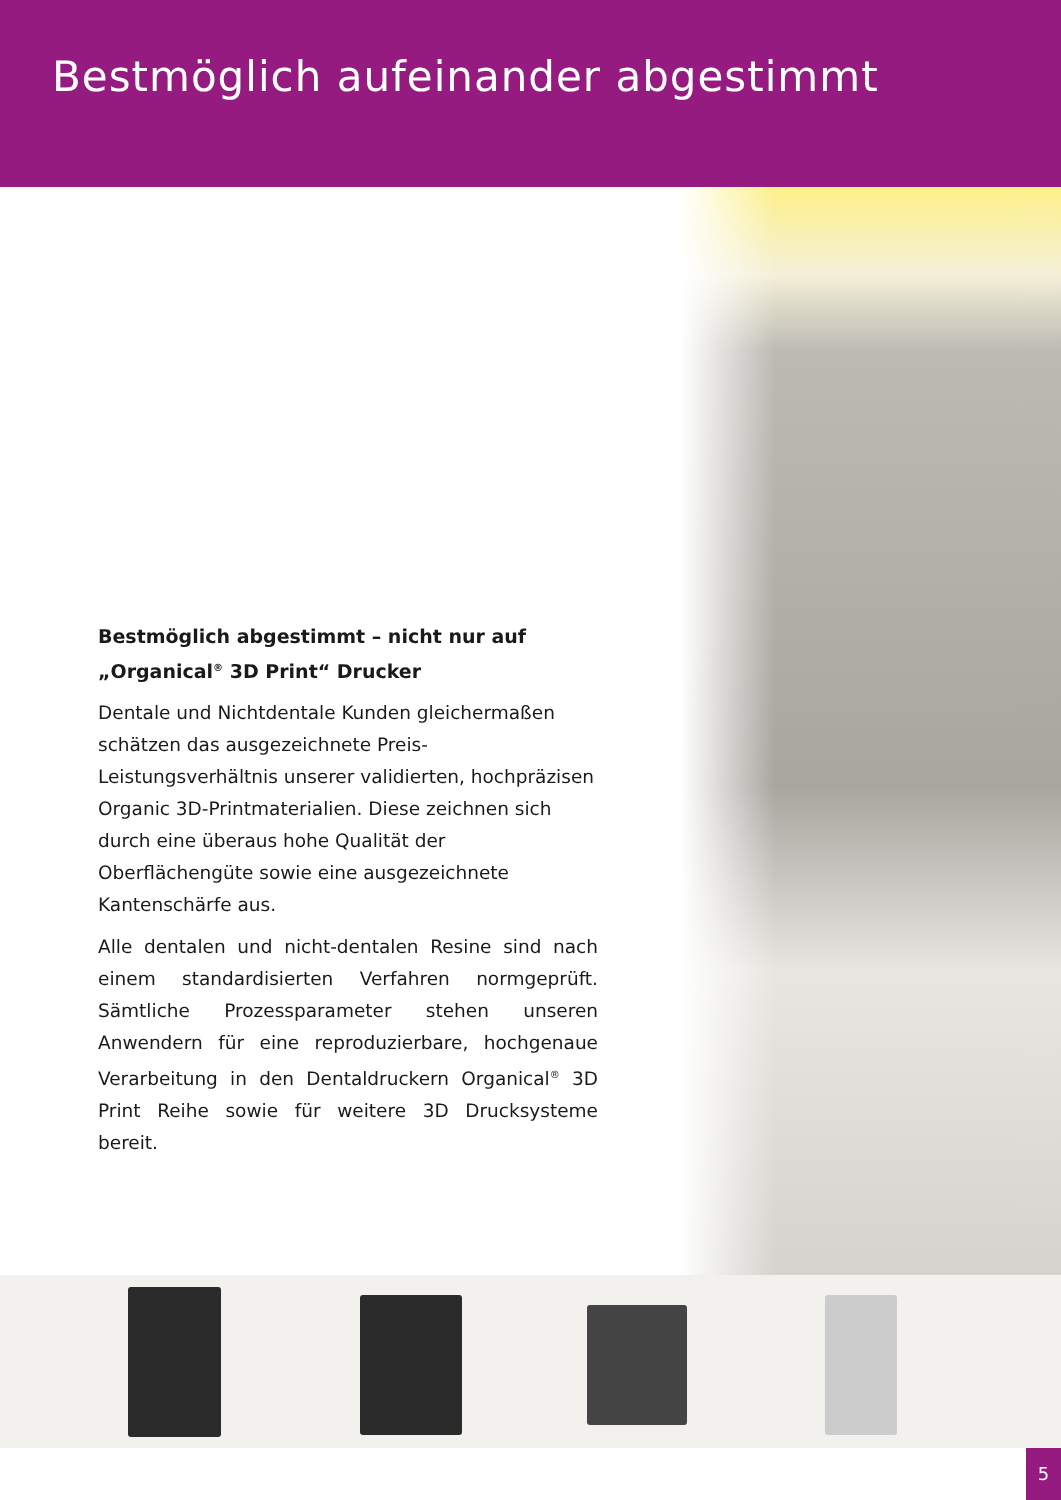Bestmöglich aufeinander abgestimmt
Bestmöglich abgestimmt – nicht nur auf
„Organical<sup>®</sup> 3D Print“ Drucker
Dentale und Nichtdentale Kunden gleichermaßen schätzen das ausgezeichnete Preis-Leistungsverhältnis unserer validierten, hochpräzisen Organic 3D-Printmaterialien. Diese zeichnen sich durch eine überaus hohe Qualität der Oberflächengüte sowie eine ausgezeichnete Kantenschärfe aus.
Alle dentalen und nicht-dentalen Resine sind nach einem standardisierten Verfahren normgeprüft. Sämtliche Prozessparameter stehen unseren Anwendern für eine reproduzierbare, hochgenaue Verarbeitung in den Dentaldruckern Organical<sup>®</sup> 3D Print Reihe sowie für weitere 3D Drucksysteme bereit.
5